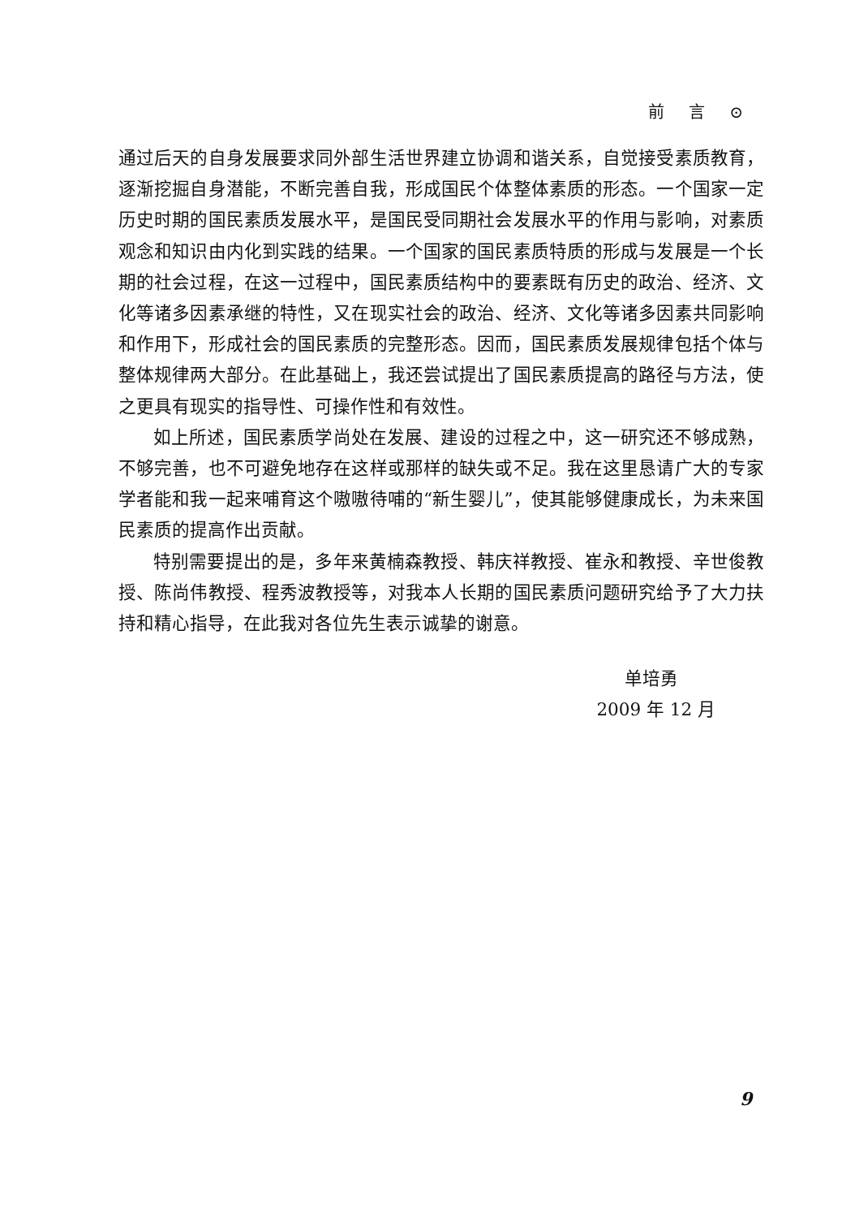前 言 ⊙
通过后天的自身发展要求同外部生活世界建立协调和谐关系，自觉接受素质教育，逐渐挖掘自身潜能，不断完善自我，形成国民个体整体素质的形态。一个国家一定历史时期的国民素质发展水平，是国民受同期社会发展水平的作用与影响，对素质观念和知识由内化到实践的结果。一个国家的国民素质特质的形成与发展是一个长期的社会过程，在这一过程中，国民素质结构中的要素既有历史的政治、经济、文化等诸多因素承继的特性，又在现实社会的政治、经济、文化等诸多因素共同影响和作用下，形成社会的国民素质的完整形态。因而，国民素质发展规律包括个体与整体规律两大部分。在此基础上，我还尝试提出了国民素质提高的路径与方法，使之更具有现实的指导性、可操作性和有效性。
如上所述，国民素质学尚处在发展、建设的过程之中，这一研究还不够成熟，不够完善，也不可避免地存在这样或那样的缺失或不足。我在这里恳请广大的专家学者能和我一起来哺育这个嗷嗷待哺的“新生婴儿”，使其能够健康成长，为未来国民素质的提高作出贡献。
特别需要提出的是，多年来黄楠森教授、韩庆祥教授、崔永和教授、辛世俊教授、陈尚伟教授、程秀波教授等，对我本人长期的国民素质问题研究给予了大力扶持和精心指导，在此我对各位先生表示诚挚的谢意。
单培勇
2009 年 12 月
9